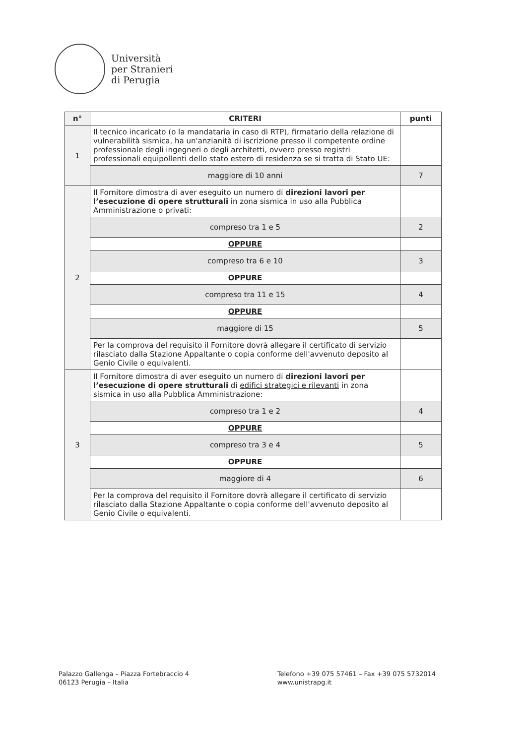Università
per Stranieri
di Perugia
| n° | CRITERI | punti |
| --- | --- | --- |
| 1 | Il tecnico incaricato (o la mandataria in caso di RTP), firmatario della relazione di vulnerabilità sismica, ha un'anzianità di iscrizione presso il competente ordine professionale degli ingegneri o degli architetti, ovvero presso registri professionali equipollenti dello stato estero di residenza se si tratta di Stato UE: | |
| | maggiore di 10 anni | 7 |
| 2 | Il Fornitore dimostra di aver eseguito un numero di direzioni lavori per l’esecuzione di opere strutturali in zona sismica in uso alla Pubblica Amministrazione o privati: | |
| | compreso tra 1 e 5 | 2 |
| | OPPURE | |
| | compreso tra 6 e 10 | 3 |
| | OPPURE | |
| | compreso tra 11 e 15 | 4 |
| | OPPURE | |
| | maggiore di 15 | 5 |
| | Per la comprova del requisito il Fornitore dovrà allegare il certificato di servizio rilasciato dalla Stazione Appaltante o copia conforme dell'avvenuto deposito al Genio Civile o equivalenti. | |
| 3 | Il Fornitore dimostra di aver eseguito un numero di direzioni lavori per l’esecuzione di opere strutturali di edifici strategici e rilevanti in zona sismica in uso alla Pubblica Amministrazione: | |
| | compreso tra 1 e 2 | 4 |
| | OPPURE | |
| | compreso tra 3 e 4 | 5 |
| | OPPURE | |
| | maggiore di 4 | 6 |
| | Per la comprova del requisito il Fornitore dovrà allegare il certificato di servizio rilasciato dalla Stazione Appaltante o copia conforme dell'avvenuto deposito al Genio Civile o equivalenti. | |
Palazzo Gallenga – Piazza Fortebraccio 4
06123 Perugia – Italia
Telefono +39 075 57461 – Fax +39 075 5732014
www.unistrapg.it